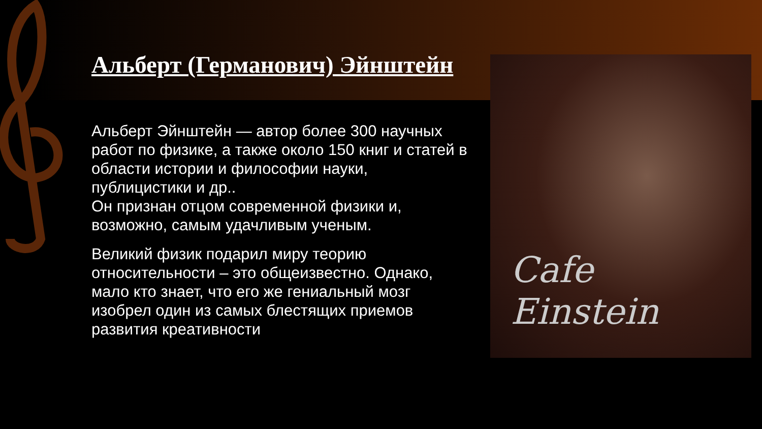Cafe Einstein
Альберт (Германович) Эйнштейн
Альберт Эйнштейн — автор более 300 научных работ по физике, а также около 150 книг и статей в области истории и философии науки, публицистики и др..
Он признан отцом современной физики и, возможно, самым удачливым ученым.
Великий физик подарил миру теорию относительности – это общеизвестно. Однако, мало кто знает, что его же гениальный мозг изобрел один из самых блестящих приемов развития креативности